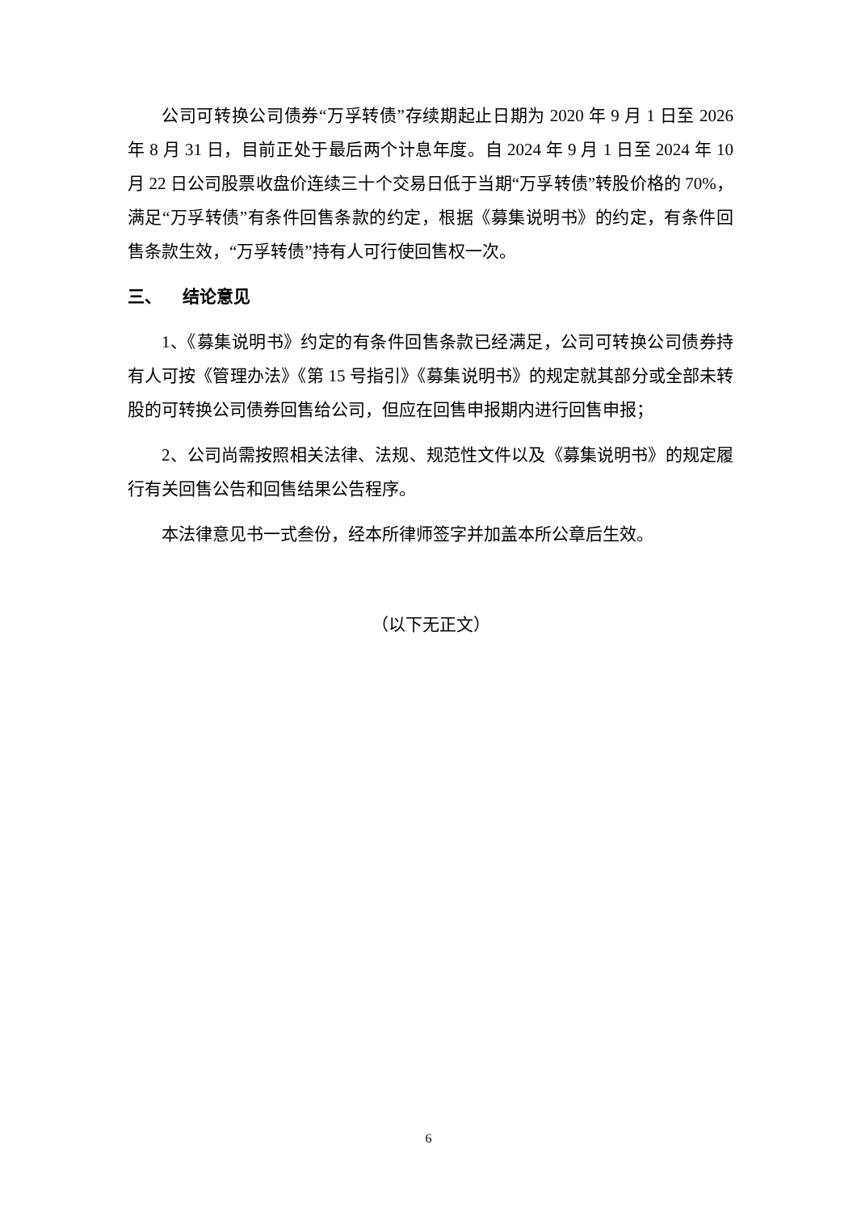公司可转换公司债券“万孚转债”存续期起止日期为 2020 年 9 月 1 日至 2026 年 8 月 31 日，目前正处于最后两个计息年度。自 2024 年 9 月 1 日至 2024 年 10 月 22 日公司股票收盘价连续三十个交易日低于当期“万孚转债”转股价格的 70%，满足“万孚转债”有条件回售条款的约定，根据《募集说明书》的约定，有条件回售条款生效，“万孚转债”持有人可行使回售权一次。
三、 结论意见
1、《募集说明书》约定的有条件回售条款已经满足，公司可转换公司债券持有人可按《管理办法》《第 15 号指引》《募集说明书》的规定就其部分或全部未转股的可转换公司债券回售给公司，但应在回售申报期内进行回售申报；
2、公司尚需按照相关法律、法规、规范性文件以及《募集说明书》的规定履行有关回售公告和回售结果公告程序。
本法律意见书一式叁份，经本所律师签字并加盖本所公章后生效。
（以下无正文）
6